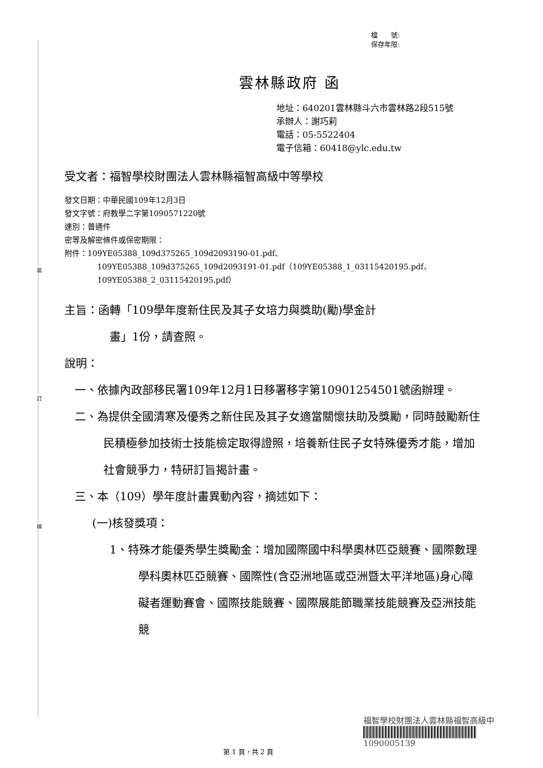裝
訂
線
檔　　號:
保存年限:
雲林縣政府 函
地址：640201雲林縣斗六市雲林路2段515號
承辦人：謝巧莉
電話：05-5522404
電子信箱：60418@ylc.edu.tw
受文者：福智學校財團法人雲林縣福智高級中等學校
發文日期：中華民國109年12月3日
發文字號：府教學二字第1090571220號
速別：普通件
密等及解密條件或保密期限：
附件：109YE05388_109d375265_109d2093190-01.pdf、
109YE05388_109d375265_109d2093191-01.pdf（109YE05388_1_03115420195.pdf、109YE05388_2_03115420195.pdf）
主旨：函轉「109學年度新住民及其子女培力與獎助(勵)學金計
畫」1份，請查照。
說明：
一、依據內政部移民署109年12月1日移署移字第10901254501號函辦理。
二、為提供全國清寒及優秀之新住民及其子女適當關懷扶助及獎勵，同時鼓勵新住民積極參加技術士技能檢定取得證照，培養新住民子女特殊優秀才能，增加社會競爭力，特研訂旨揭計畫。
三、本（109）學年度計畫異動內容，摘述如下：
(一)核發獎項：
1、特殊才能優秀學生獎勵金：增加國際國中科學奧林匹亞競賽、國際數理學科奧林匹亞競賽、國際性(含亞洲地區或亞洲暨太平洋地區)身心障礙者運動賽會、國際技能競賽、國際展能節職業技能競賽及亞洲技能競
福智學校財團法人雲林縣福智高級中
1090005139
第 1 頁，共 2 頁